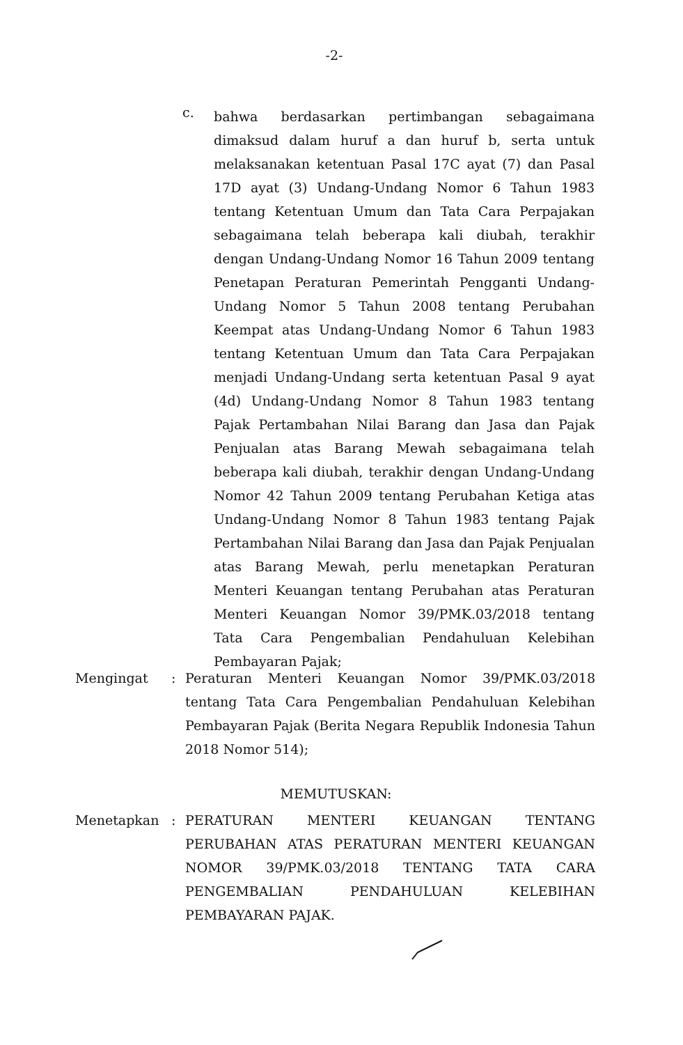-2-
c.
bahwa berdasarkan pertimbangan sebagaimana dimaksud dalam huruf a dan huruf b, serta untuk melaksanakan ketentuan Pasal 17C ayat (7) dan Pasal 17D ayat (3) Undang-Undang Nomor 6 Tahun 1983 tentang Ketentuan Umum dan Tata Cara Perpajakan sebagaimana telah beberapa kali diubah, terakhir dengan Undang-Undang Nomor 16 Tahun 2009 tentang Penetapan Peraturan Pemerintah Pengganti Undang-Undang Nomor 5 Tahun 2008 tentang Perubahan Keempat atas Undang-Undang Nomor 6 Tahun 1983 tentang Ketentuan Umum dan Tata Cara Perpajakan menjadi Undang-Undang serta ketentuan Pasal 9 ayat (4d) Undang-Undang Nomor 8 Tahun 1983 tentang Pajak Pertambahan Nilai Barang dan Jasa dan Pajak Penjualan atas Barang Mewah sebagaimana telah beberapa kali diubah, terakhir dengan Undang-Undang Nomor 42 Tahun 2009 tentang Perubahan Ketiga atas Undang-Undang Nomor 8 Tahun 1983 tentang Pajak Pertambahan Nilai Barang dan Jasa dan Pajak Penjualan atas Barang Mewah, perlu menetapkan Peraturan Menteri Keuangan tentang Perubahan atas Peraturan Menteri Keuangan Nomor 39/PMK.03/2018 tentang Tata Cara Pengembalian Pendahuluan Kelebihan Pembayaran Pajak;
Mengingat : Peraturan Menteri Keuangan Nomor 39/PMK.03/2018 tentang Tata Cara Pengembalian Pendahuluan Kelebihan Pembayaran Pajak (Berita Negara Republik Indonesia Tahun 2018 Nomor 514);
MEMUTUSKAN:
Menetapkan : PERATURAN MENTERI KEUANGAN TENTANG PERUBAHAN ATAS PERATURAN MENTERI KEUANGAN NOMOR 39/PMK.03/2018 TENTANG TATA CARA PENGEMBALIAN PENDAHULUAN KELEBIHAN PEMBAYARAN PAJAK.